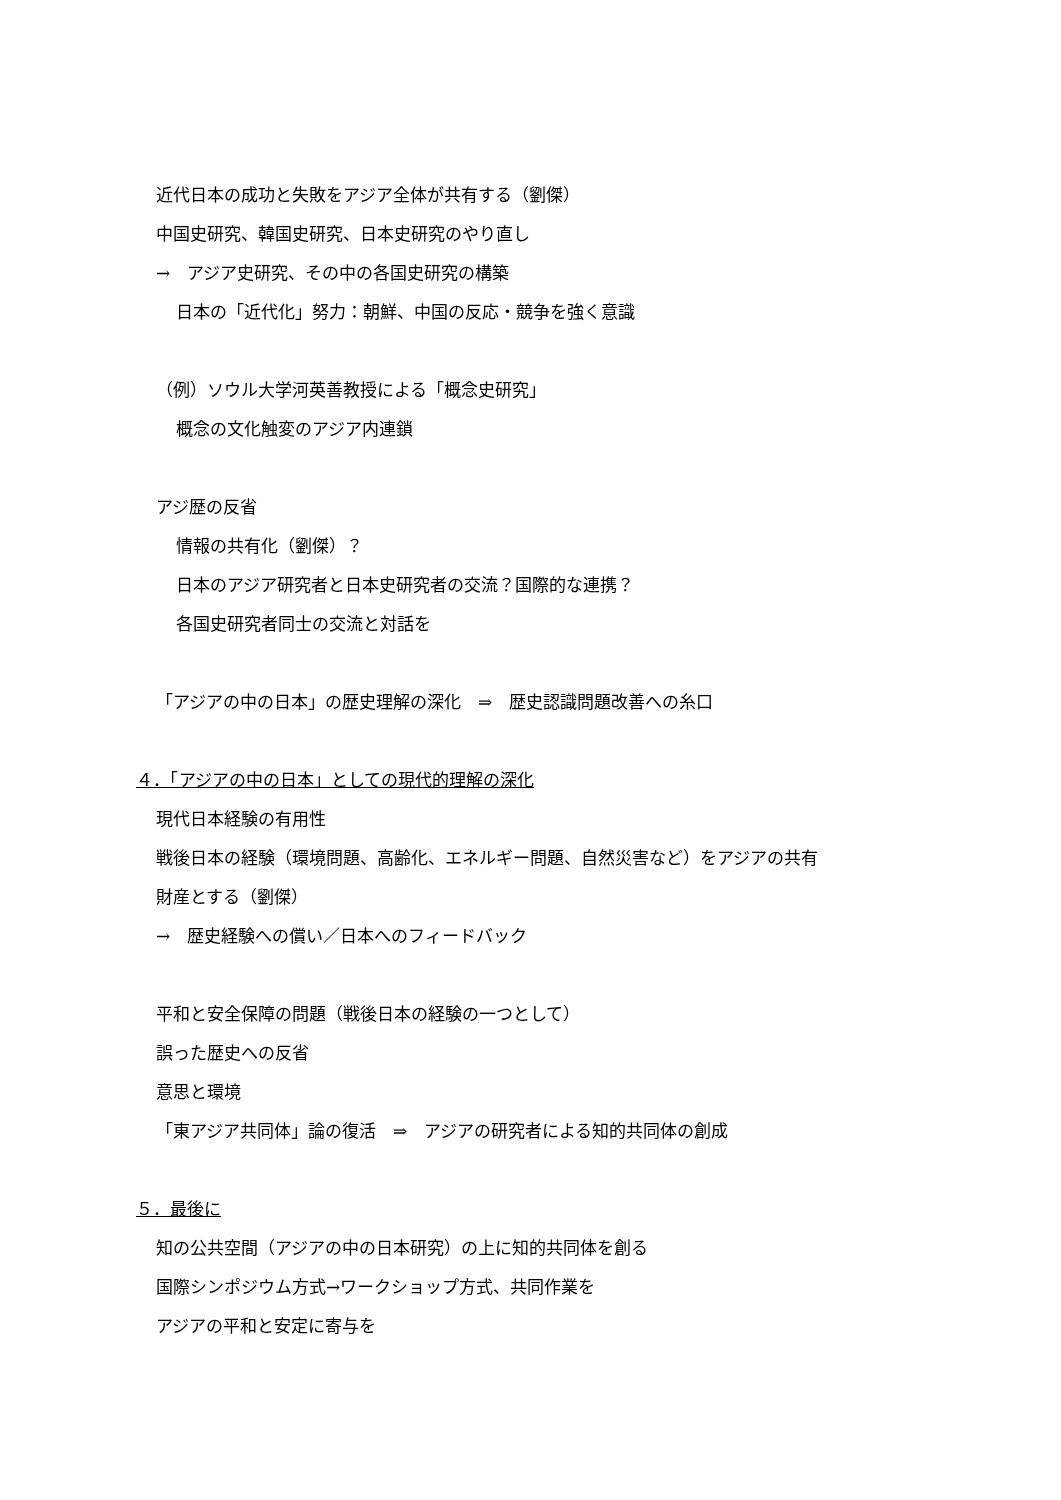近代日本の成功と失敗をアジア全体が共有する（劉傑）
中国史研究、韓国史研究、日本史研究のやり直し
→　アジア史研究、その中の各国史研究の構築
日本の「近代化」努力：朝鮮、中国の反応・競争を強く意識
（例）ソウル大学河英善教授による「概念史研究」
概念の文化触変のアジア内連鎖
アジ歴の反省
情報の共有化（劉傑）？
日本のアジア研究者と日本史研究者の交流？国際的な連携？
各国史研究者同士の交流と対話を
「アジアの中の日本」の歴史理解の深化　⇒　歴史認識問題改善への糸口
４．「アジアの中の日本」としての現代的理解の深化
現代日本経験の有用性
戦後日本の経験（環境問題、高齢化、エネルギー問題、自然災害など）をアジアの共有
財産とする（劉傑）
→　歴史経験への償い／日本へのフィードバック
平和と安全保障の問題（戦後日本の経験の一つとして）
誤った歴史への反省
意思と環境
「東アジア共同体」論の復活　⇒　アジアの研究者による知的共同体の創成
５．最後に
知の公共空間（アジアの中の日本研究）の上に知的共同体を創る
国際シンポジウム方式→ワークショップ方式、共同作業を
アジアの平和と安定に寄与を